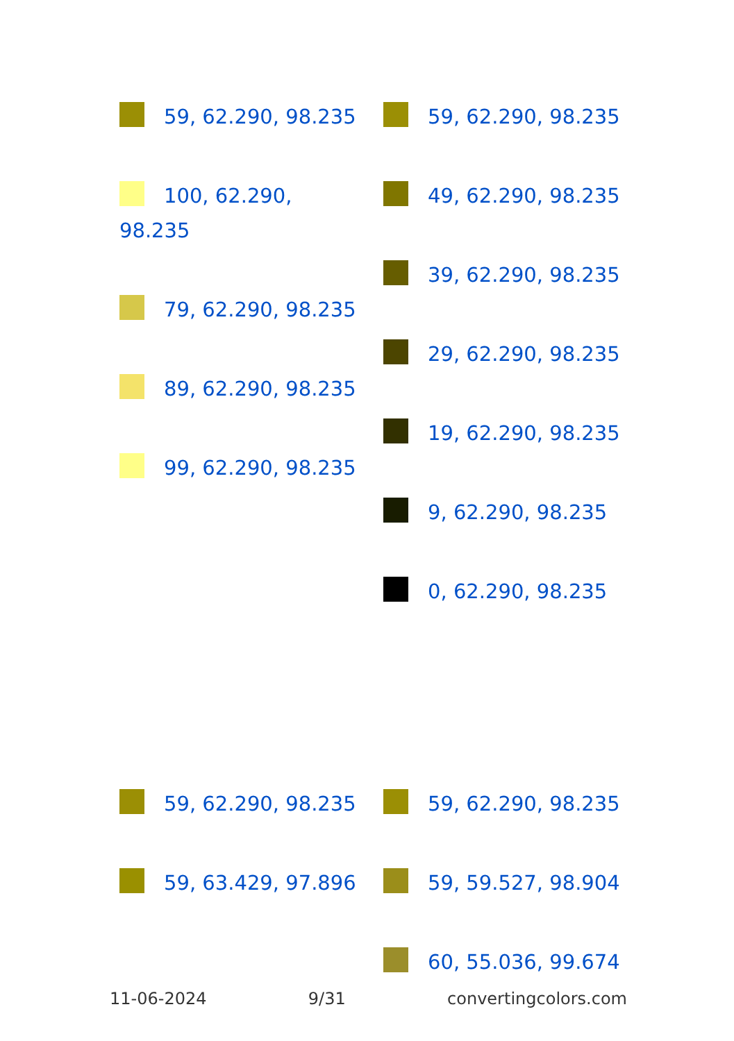59, 62.290, 98.235
100, 62.290, 98.235
79, 62.290, 98.235
89, 62.290, 98.235
99, 62.290, 98.235
59, 62.290, 98.235
49, 62.290, 98.235
39, 62.290, 98.235
29, 62.290, 98.235
19, 62.290, 98.235
9, 62.290, 98.235
0, 62.290, 98.235
59, 62.290, 98.235
59, 63.429, 97.896
59, 62.290, 98.235
59, 59.527, 98.904
60, 55.036, 99.674
11-06-2024 9/31 convertingcolors.com